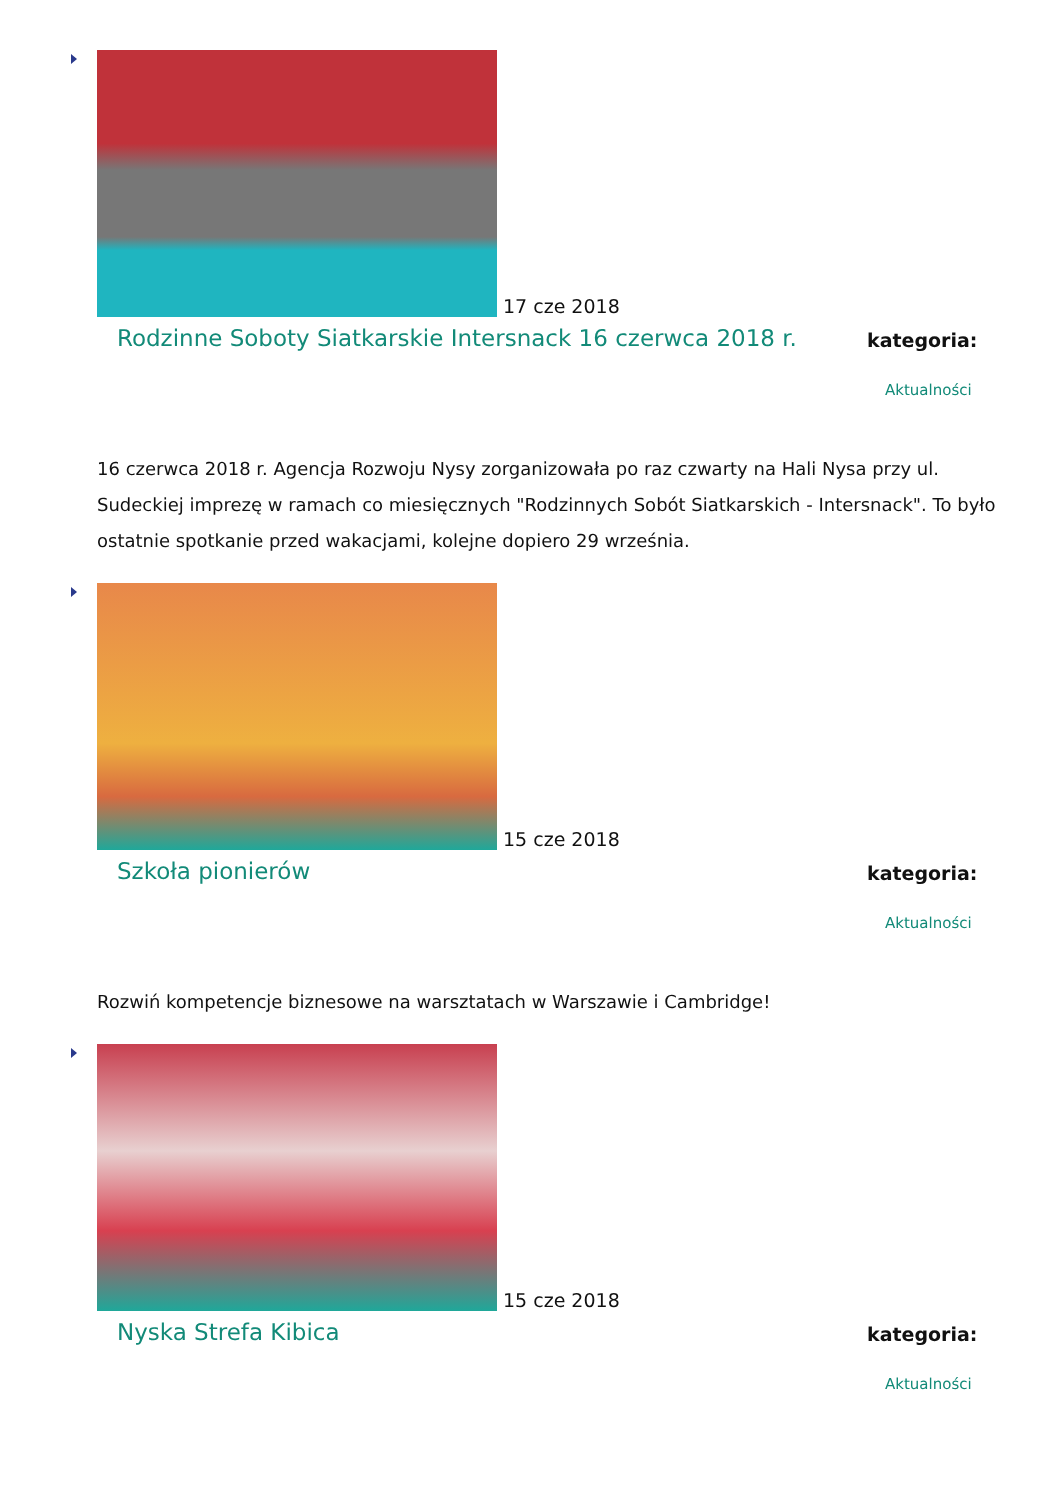17 cze 2018
Rodzinne Soboty Siatkarskie Intersnack 16 czerwca 2018 r.
kategoria:
Aktualności
16 czerwca 2018 r. Agencja Rozwoju Nysy zorganizowała po raz czwarty na Hali Nysa przy ul. Sudeckiej imprezę w ramach co miesięcznych "Rodzinnych Sobót Siatkarskich - Intersnack". To było ostatnie spotkanie przed wakacjami, kolejne dopiero 29 września.
15 cze 2018
Szkoła pionierów
kategoria:
Aktualności
Rozwiń kompetencje biznesowe na warsztatach w Warszawie i Cambridge!
15 cze 2018
Nyska Strefa Kibica
kategoria:
Aktualności